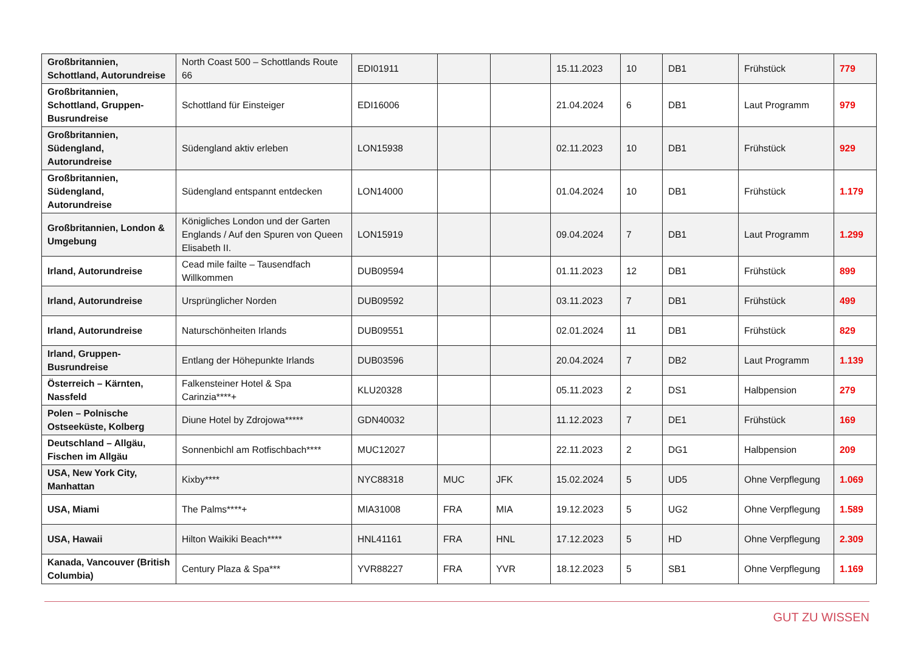| Großbritannien, Schottland, Autorundreise | North Coast 500 – Schottlands Route 66 | EDI01911 | | | 15.11.2023 | 10 | DB1 | Frühstück | 779 |
| Großbritannien, Schottland, Gruppen-Busrundreise | Schottland für Einsteiger | EDI16006 | | | 21.04.2024 | 6 | DB1 | Laut Programm | 979 |
| Großbritannien, Südengland, Autorundreise | Südengland aktiv erleben | LON15938 | | | 02.11.2023 | 10 | DB1 | Frühstück | 929 |
| Großbritannien, Südengland, Autorundreise | Südengland entspannt entdecken | LON14000 | | | 01.04.2024 | 10 | DB1 | Frühstück | 1.179 |
| Großbritannien, London & Umgebung | Königliches London und der Garten Englands / Auf den Spuren von Queen Elisabeth II. | LON15919 | | | 09.04.2024 | 7 | DB1 | Laut Programm | 1.299 |
| Irland, Autorundreise | Cead mile failte – Tausendfach Willkommen | DUB09594 | | | 01.11.2023 | 12 | DB1 | Frühstück | 899 |
| Irland, Autorundreise | Ursprünglicher Norden | DUB09592 | | | 03.11.2023 | 7 | DB1 | Frühstück | 499 |
| Irland, Autorundreise | Naturschönheiten Irlands | DUB09551 | | | 02.01.2024 | 11 | DB1 | Frühstück | 829 |
| Irland, Gruppen-Busrundreise | Entlang der Höhepunkte Irlands | DUB03596 | | | 20.04.2024 | 7 | DB2 | Laut Programm | 1.139 |
| Österreich – Kärnten, Nassfeld | Falkensteiner Hotel & Spa Carinzia****+ | KLU20328 | | | 05.11.2023 | 2 | DS1 | Halbpension | 279 |
| Polen – Polnische Ostseeküste, Kolberg | Diune Hotel by Zdrojowa***** | GDN40032 | | | 11.12.2023 | 7 | DE1 | Frühstück | 169 |
| Deutschland – Allgäu, Fischen im Allgäu | Sonnenbichl am Rotfischbach**** | MUC12027 | | | 22.11.2023 | 2 | DG1 | Halbpension | 209 |
| USA, New York City, Manhattan | Kixby**** | NYC88318 | MUC | JFK | 15.02.2024 | 5 | UD5 | Ohne Verpflegung | 1.069 |
| USA, Miami | The Palms****+ | MIA31008 | FRA | MIA | 19.12.2023 | 5 | UG2 | Ohne Verpflegung | 1.589 |
| USA, Hawaii | Hilton Waikiki Beach**** | HNL41161 | FRA | HNL | 17.12.2023 | 5 | HD | Ohne Verpflegung | 2.309 |
| Kanada, Vancouver (British Columbia) | Century Plaza & Spa*** | YVR88227 | FRA | YVR | 18.12.2023 | 5 | SB1 | Ohne Verpflegung | 1.169 |
GUT ZU WISSEN